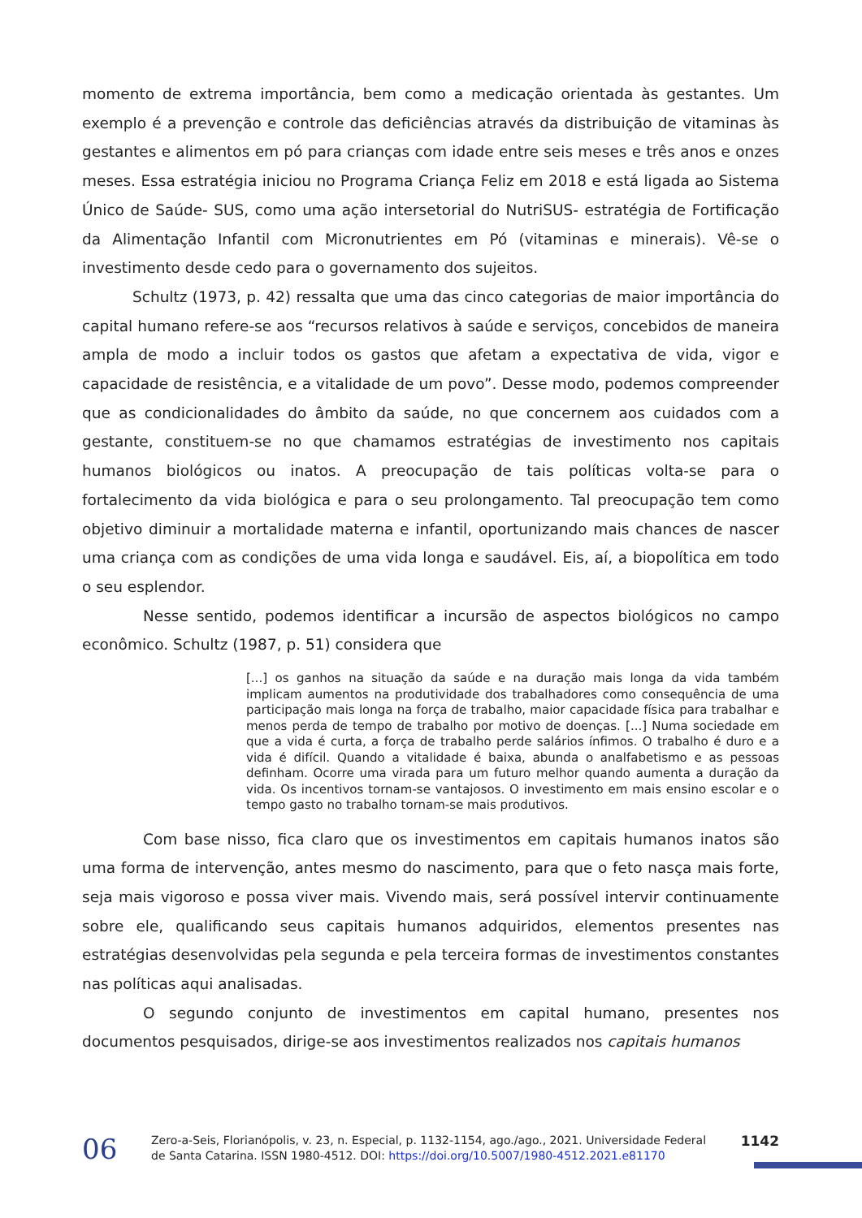momento de extrema importância, bem como a medicação orientada às gestantes. Um exemplo é a prevenção e controle das deficiências através da distribuição de vitaminas às gestantes e alimentos em pó para crianças com idade entre seis meses e três anos e onzes meses. Essa estratégia iniciou no Programa Criança Feliz em 2018 e está ligada ao Sistema Único de Saúde- SUS, como uma ação intersetorial do NutriSUS- estratégia de Fortificação da Alimentação Infantil com Micronutrientes em Pó (vitaminas e minerais). Vê-se o investimento desde cedo para o governamento dos sujeitos.
Schultz (1973, p. 42) ressalta que uma das cinco categorias de maior importância do capital humano refere-se aos “recursos relativos à saúde e serviços, concebidos de maneira ampla de modo a incluir todos os gastos que afetam a expectativa de vida, vigor e capacidade de resistência, e a vitalidade de um povo”. Desse modo, podemos compreender que as condicionalidades do âmbito da saúde, no que concernem aos cuidados com a gestante, constituem-se no que chamamos estratégias de investimento nos capitais humanos biológicos ou inatos. A preocupação de tais políticas volta-se para o fortalecimento da vida biológica e para o seu prolongamento. Tal preocupação tem como objetivo diminuir a mortalidade materna e infantil, oportunizando mais chances de nascer uma criança com as condições de uma vida longa e saudável. Eis, aí, a biopolítica em todo o seu esplendor.
Nesse sentido, podemos identificar a incursão de aspectos biológicos no campo econômico. Schultz (1987, p. 51) considera que
[...] os ganhos na situação da saúde e na duração mais longa da vida também implicam aumentos na produtividade dos trabalhadores como consequência de uma participação mais longa na força de trabalho, maior capacidade física para trabalhar e menos perda de tempo de trabalho por motivo de doenças. [...] Numa sociedade em que a vida é curta, a força de trabalho perde salários ínfimos. O trabalho é duro e a vida é difícil. Quando a vitalidade é baixa, abunda o analfabetismo e as pessoas definham. Ocorre uma virada para um futuro melhor quando aumenta a duração da vida. Os incentivos tornam-se vantajosos. O investimento em mais ensino escolar e o tempo gasto no trabalho tornam-se mais produtivos.
Com base nisso, fica claro que os investimentos em capitais humanos inatos são uma forma de intervenção, antes mesmo do nascimento, para que o feto nasça mais forte, seja mais vigoroso e possa viver mais. Vivendo mais, será possível intervir continuamente sobre ele, qualificando seus capitais humanos adquiridos, elementos presentes nas estratégias desenvolvidas pela segunda e pela terceira formas de investimentos constantes nas políticas aqui analisadas.
O segundo conjunto de investimentos em capital humano, presentes nos documentos pesquisados, dirige-se aos investimentos realizados nos capitais humanos
06
Zero-a-Seis, Florianópolis, v. 23, n. Especial, p. 1132-1154, ago./ago., 2021. Universidade Federal de Santa Catarina. ISSN 1980-4512. DOI: https://doi.org/10.5007/1980-4512.2021.e81170
1142